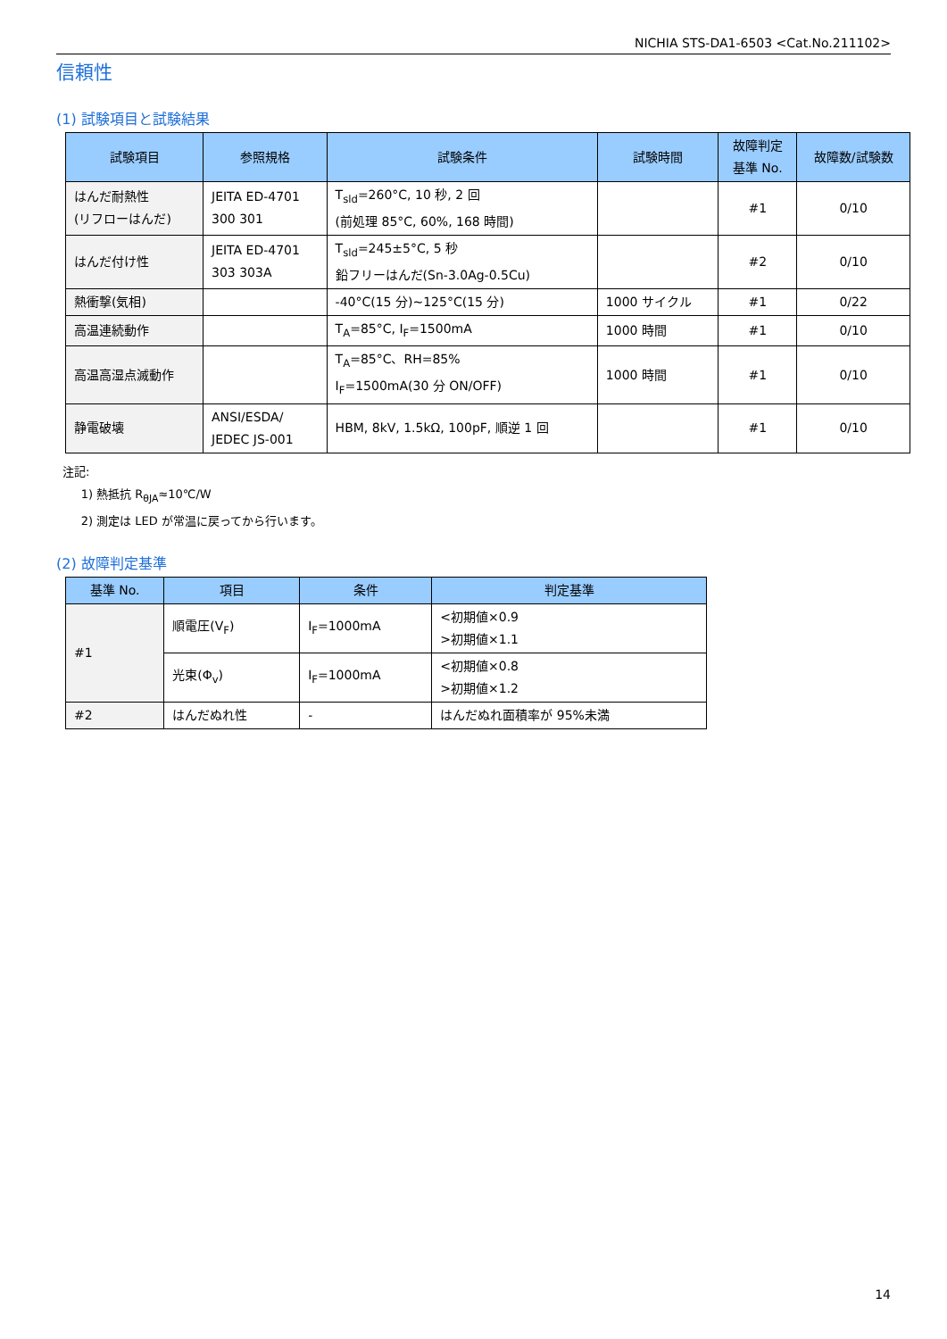NICHIA STS-DA1-6503 <Cat.No.211102>
信頼性
(1) 試験項目と試験結果
| 試験項目 | 参照規格 | 試験条件 | 試験時間 | 故障判定 基準 No. | 故障数/試験数 |
| --- | --- | --- | --- | --- | --- |
| はんだ耐熱性 (リフローはんだ) | JEITA ED-4701 300 301 | T<sub>sld</sub>=260°C, 10 秒, 2 回 (前処理 85°C, 60%, 168 時間) | | #1 | 0/10 |
| はんだ付け性 | JEITA ED-4701 303 303A | T<sub>sld</sub>=245±5°C, 5 秒 鉛フリーはんだ(Sn-3.0Ag-0.5Cu) | | #2 | 0/10 |
| 熱衝撃(気相) | | -40°C(15 分)~125°C(15 分) | 1000 サイクル | #1 | 0/22 |
| 高温連続動作 | | T<sub>A</sub>=85°C, I<sub>F</sub>=1500mA | 1000 時間 | #1 | 0/10 |
| 高温高湿点滅動作 | | T<sub>A</sub>=85°C、RH=85% I<sub>F</sub>=1500mA(30 分 ON/OFF) | 1000 時間 | #1 | 0/10 |
| 静電破壊 | ANSI/ESDA/ JEDEC JS-001 | HBM, 8kV, 1.5kΩ, 100pF, 順逆 1 回 | | #1 | 0/10 |
注記:
1) 熱抵抗 R<sub>θJA</sub>≈10℃/W
2) 測定は LED が常温に戻ってから行います。
(2) 故障判定基準
| 基準 No. | 項目 | 条件 | 判定基準 |
| --- | --- | --- | --- |
| #1 | 順電圧(V<sub>F</sub>) | I<sub>F</sub>=1000mA | <初期値×0.9 >初期値×1.1 |
| | 光束(Φ<sub>v</sub>) | I<sub>F</sub>=1000mA | <初期値×0.8 >初期値×1.2 |
| #2 | はんだぬれ性 | - | はんだぬれ面積率が 95%未満 |
14